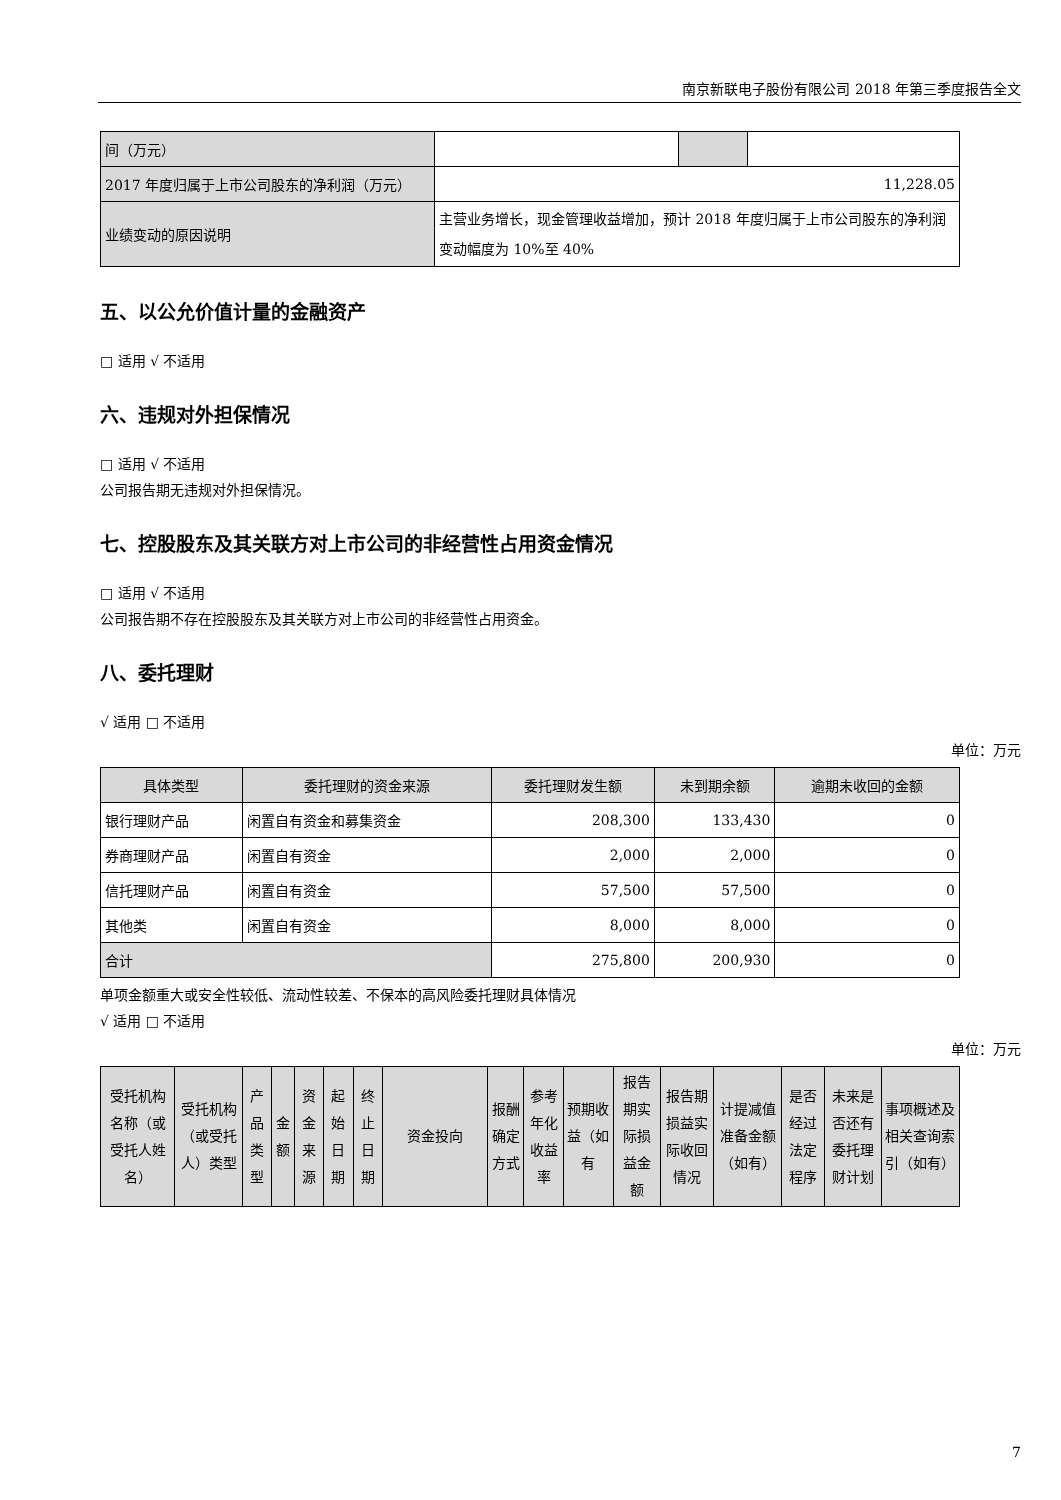南京新联电子股份有限公司 2018 年第三季度报告全文
| 间（万元） | | | |
| 2017 年度归属于上市公司股东的净利润（万元） | 11,228.05 | | |
| 业绩变动的原因说明 | 主营业务增长，现金管理收益增加，预计 2018 年度归属于上市公司股东的净利润变动幅度为 10%至 40% | | |
五、以公允价值计量的金融资产
□ 适用 √ 不适用
六、违规对外担保情况
□ 适用 √ 不适用
公司报告期无违规对外担保情况。
七、控股股东及其关联方对上市公司的非经营性占用资金情况
□ 适用 √ 不适用
公司报告期不存在控股股东及其关联方对上市公司的非经营性占用资金。
八、委托理财
√ 适用 □ 不适用
单位：万元
| 具体类型 | 委托理财的资金来源 | 委托理财发生额 | 未到期余额 | 逾期未收回的金额 |
| --- | --- | --- | --- | --- |
| 银行理财产品 | 闲置自有资金和募集资金 | 208,300 | 133,430 | 0 |
| 券商理财产品 | 闲置自有资金 | 2,000 | 2,000 | 0 |
| 信托理财产品 | 闲置自有资金 | 57,500 | 57,500 | 0 |
| 其他类 | 闲置自有资金 | 8,000 | 8,000 | 0 |
| 合计 | | 275,800 | 200,930 | 0 |
单项金额重大或安全性较低、流动性较差、不保本的高风险委托理财具体情况
√ 适用 □ 不适用
单位：万元
| 受托机构名称（或受托人姓名） | 受托机构（或受托人）类型 | 产品类型 | 金额 | 资金来源 | 起始日期 | 终止日期 | 资金投向 | 报酬确定方式 | 参考年化收益率 | 预期收益（如有 | 报告期实际损益金额 | 报告期损益实际收回情况 | 计提减值准备金额（如有） | 是否经过法定程序 | 未来是否还有委托理财计划 | 事项概述及相关查询索引（如有） |
| --- | --- | --- | --- | --- | --- | --- | --- | --- | --- | --- | --- | --- | --- | --- | --- | --- |
7